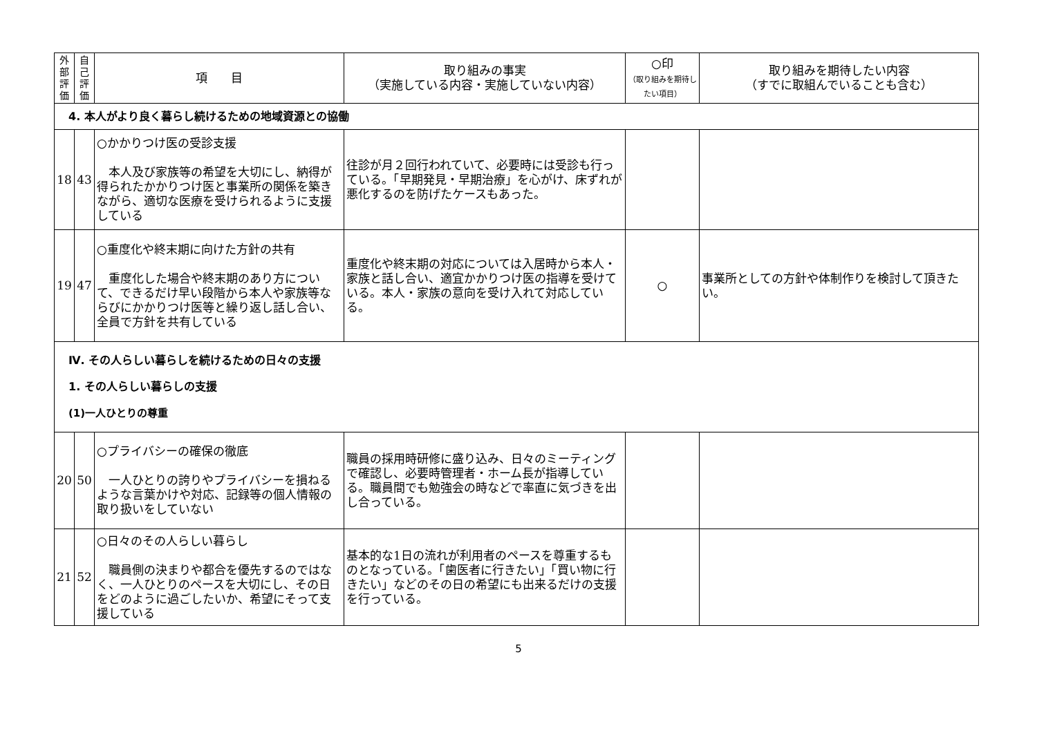| 外部評価 | 自己評価 | 項 目 | 取り組みの事実 （実施している内容・実施していない内容） | ○印 （取り組みを期待したい項目） | 取り組みを期待したい内容 （すでに取組んでいることも含む） |
| --- | --- | --- | --- | --- | --- |
| 4. 本人がより良く暮らし続けるための地域資源との協働 | | | | | |
| 18 | 43 | ○かかりつけ医の受診支援 本人及び家族等の希望を大切にし、納得が得られたかかりつけ医と事業所の関係を築きながら、適切な医療を受けられるように支援している | 往診が月２回行われていて、必要時には受診も行っている。「早期発見・早期治療」を心がけ、床ずれが悪化するのを防げたケースもあった。 | | |
| 19 | 47 | ○重度化や終末期に向けた方針の共有 重度化した場合や終末期のあり方について、できるだけ早い段階から本人や家族等ならびにかかりつけ医等と繰り返し話し合い、全員で方針を共有している | 重度化や終末期の対応については入居時から本人・家族と話し合い、適宜かかりつけ医の指導を受けている。本人・家族の意向を受け入れて対応している。 | ○ | 事業所としての方針や体制作りを検討して頂きたい。 |
| Ⅳ. その人らしい暮らしを続けるための日々の支援 1. その人らしい暮らしの支援 (1)一人ひとりの尊重 | | | | | |
| 20 | 50 | ○プライバシーの確保の徹底 一人ひとりの誇りやプライバシーを損ねるような言葉かけや対応、記録等の個人情報の取り扱いをしていない | 職員の採用時研修に盛り込み、日々のミーティングで確認し、必要時管理者・ホーム長が指導している。職員間でも勉強会の時などで率直に気づきを出し合っている。 | | |
| 21 | 52 | ○日々のその人らしい暮らし 職員側の決まりや都合を優先するのではなく、一人ひとりのペースを大切にし、その日をどのように過ごしたいか、希望にそって支援している | 基本的な1日の流れが利用者のペースを尊重するものとなっている。「歯医者に行きたい」「買い物に行きたい」などのその日の希望にも出来るだけの支援を行っている。 | | |
5